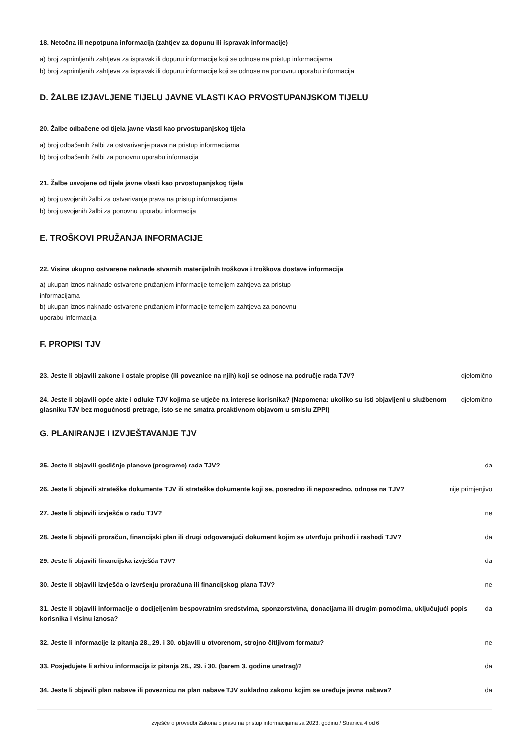18. Netočna ili nepotpuna informacija (zahtjev za dopunu ili ispravak informacije)
a) broj zaprimljenih zahtjeva za ispravak ili dopunu informacije koji se odnose na pristup informacijama
b) broj zaprimljenih zahtjeva za ispravak ili dopunu informacije koji se odnose na ponovnu uporabu informacija
D. ŽALBE IZJAVLJENE TIJELU JAVNE VLASTI KAO PRVOSTUPANJSKOM TIJELU
20. Žalbe odbačene od tijela javne vlasti kao prvostupanjskog tijela
a) broj odbačenih žalbi za ostvarivanje prava na pristup informacijama
b) broj odbačenih žalbi za ponovnu uporabu informacija
21. Žalbe usvojene od tijela javne vlasti kao prvostupanjskog tijela
a) broj usvojenih žalbi za ostvarivanje prava na pristup informacijama
b) broj usvojenih žalbi za ponovnu uporabu informacija
E. TROŠKOVI PRUŽANJA INFORMACIJE
22. Visina ukupno ostvarene naknade stvarnih materijalnih troškova i troškova dostave informacija
a) ukupan iznos naknade ostvarene pružanjem informacije temeljem zahtjeva za pristup informacijama
b) ukupan iznos naknade ostvarene pružanjem informacije temeljem zahtjeva za ponovnu uporabu informacija
F. PROPISI TJV
23. Jeste li objavili zakone i ostale propise (ili poveznice na njih) koji se odnose na područje rada TJV? djelomično
24. Jeste li objavili opće akte i odluke TJV kojima se utječe na interese korisnika? (Napomena: ukoliko su isti objavljeni u službenom glasniku TJV bez mogućnosti pretrage, isto se ne smatra proaktivnom objavom u smislu ZPPI) djelomično
G. PLANIRANJE I IZVJEŠTAVANJE TJV
25. Jeste li objavili godišnje planove (programe) rada TJV? da
26. Jeste li objavili strateške dokumente TJV ili strateške dokumente koji se, posredno ili neposredno, odnose na TJV? nije primjenjivo
27. Jeste li objavili izvješća o radu TJV? ne
28. Jeste li objavili proračun, financijski plan ili drugi odgovarajući dokument kojim se utvrđuju prihodi i rashodi TJV? da
29. Jeste li objavili financijska izvješća TJV? da
30. Jeste li objavili izvješća o izvršenju proračuna ili financijskog plana TJV? ne
31. Jeste li objavili informacije o dodijeljenim bespovratnim sredstvima, sponzorstvima, donacijama ili drugim pomoćima, uključujući popis korisnika i visinu iznosa? da
32. Jeste li informacije iz pitanja 28., 29. i 30. objavili u otvorenom, strojno čitljivom formatu? ne
33. Posjedujete li arhivu informacija iz pitanja 28., 29. i 30. (barem 3. godine unatrag)? da
34. Jeste li objavili plan nabave ili poveznicu na plan nabave TJV sukladno zakonu kojim se uređuje javna nabava? da
Izvješće o provedbi Zakona o pravu na pristup informacijama za 2023. godinu / Stranica 4 od 6